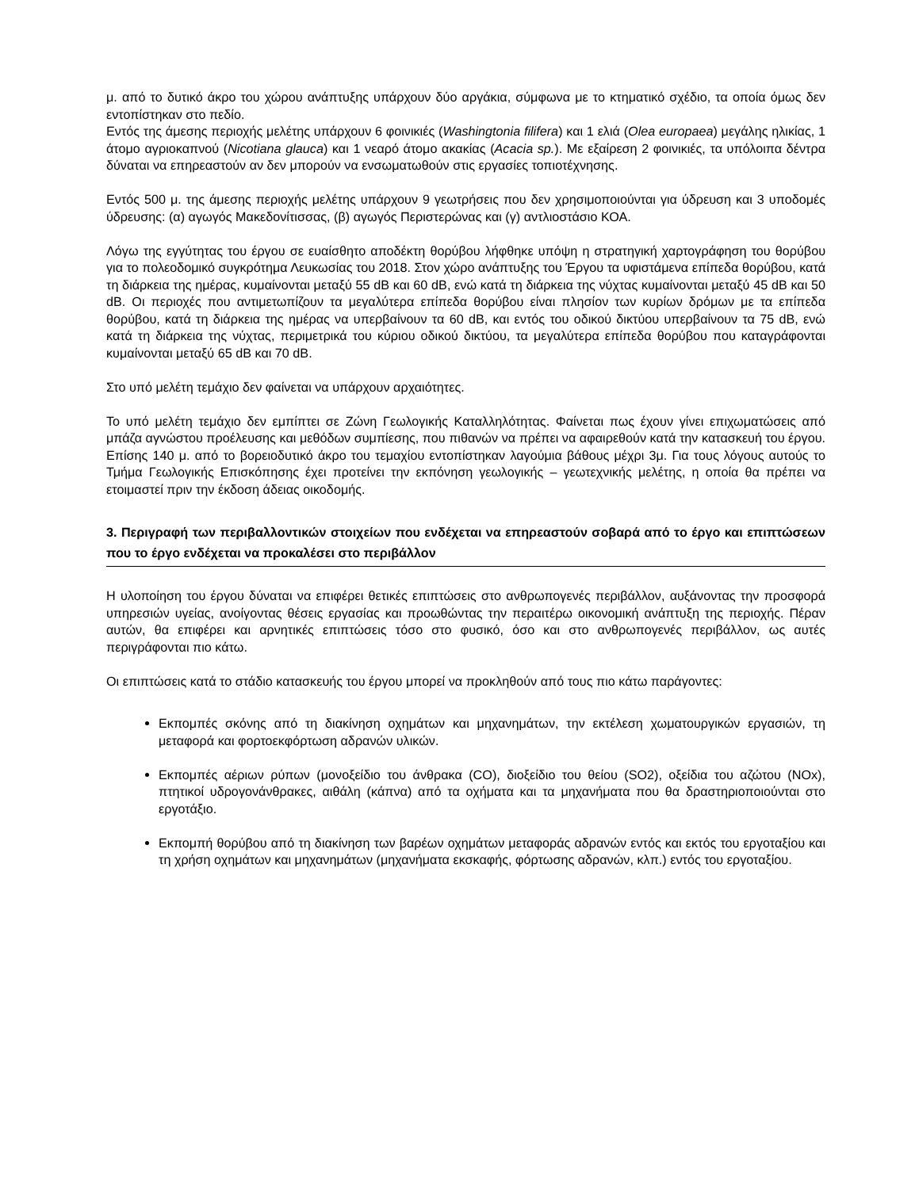μ. από το δυτικό άκρο του χώρου ανάπτυξης υπάρχουν δύο αργάκια, σύμφωνα με το κτηματικό σχέδιο, τα οποία όμως δεν εντοπίστηκαν στο πεδίο.
Εντός της άμεσης περιοχής μελέτης υπάρχουν 6 φοινικιές (Washingtonia filifera) και 1 ελιά (Olea europaea) μεγάλης ηλικίας, 1 άτομο αγριοκαπνού (Nicotiana glauca) και 1 νεαρό άτομο ακακίας (Acacia sp.). Με εξαίρεση 2 φοινικιές, τα υπόλοιπα δέντρα δύναται να επηρεαστούν αν δεν μπορούν να ενσωματωθούν στις εργασίες τοπιοτέχνησης.
Εντός 500 μ. της άμεσης περιοχής μελέτης υπάρχουν 9 γεωτρήσεις που δεν χρησιμοποιούνται για ύδρευση και 3 υποδομές ύδρευσης: (α) αγωγός Μακεδονίτισσας, (β) αγωγός Περιστερώνας και (γ) αντλιοστάσιο ΚΟΑ.
Λόγω της εγγύτητας του έργου σε ευαίσθητο αποδέκτη θορύβου λήφθηκε υπόψη η στρατηγική χαρτογράφηση του θορύβου για το πολεοδομικό συγκρότημα Λευκωσίας του 2018. Στον χώρο ανάπτυξης του Έργου τα υφιστάμενα επίπεδα θορύβου, κατά τη διάρκεια της ημέρας, κυμαίνονται μεταξύ 55 dB και 60 dB, ενώ κατά τη διάρκεια της νύχτας κυμαίνονται μεταξύ 45 dB και 50 dB. Οι περιοχές που αντιμετωπίζουν τα μεγαλύτερα επίπεδα θορύβου είναι πλησίον των κυρίων δρόμων με τα επίπεδα θορύβου, κατά τη διάρκεια της ημέρας να υπερβαίνουν τα 60 dB, και εντός του οδικού δικτύου υπερβαίνουν τα 75 dB, ενώ κατά τη διάρκεια της νύχτας, περιμετρικά του κύριου οδικού δικτύου, τα μεγαλύτερα επίπεδα θορύβου που καταγράφονται κυμαίνονται μεταξύ 65 dB και 70 dB.
Στο υπό μελέτη τεμάχιο δεν φαίνεται να υπάρχουν αρχαιότητες.
Το υπό μελέτη τεμάχιο δεν εμπίπτει σε Ζώνη Γεωλογικής Καταλληλότητας. Φαίνεται πως έχουν γίνει επιχωματώσεις από μπάζα αγνώστου προέλευσης και μεθόδων συμπίεσης, που πιθανών να πρέπει να αφαιρεθούν κατά την κατασκευή του έργου. Επίσης 140 μ. από το βορειοδυτικό άκρο του τεμαχίου εντοπίστηκαν λαγούμια βάθους μέχρι 3μ. Για τους λόγους αυτούς το Τμήμα Γεωλογικής Επισκόπησης έχει προτείνει την εκπόνηση γεωλογικής – γεωτεχνικής μελέτης, η οποία θα πρέπει να ετοιμαστεί πριν την έκδοση άδειας οικοδομής.
3. Περιγραφή των περιβαλλοντικών στοιχείων που ενδέχεται να επηρεαστούν σοβαρά από το έργο και επιπτώσεων που το έργο ενδέχεται να προκαλέσει στο περιβάλλον
Η υλοποίηση του έργου δύναται να επιφέρει θετικές επιπτώσεις στο ανθρωπογενές περιβάλλον, αυξάνοντας την προσφορά υπηρεσιών υγείας, ανοίγοντας θέσεις εργασίας και προωθώντας την περαιτέρω οικονομική ανάπτυξη της περιοχής. Πέραν αυτών, θα επιφέρει και αρνητικές επιπτώσεις τόσο στο φυσικό, όσο και στο ανθρωπογενές περιβάλλον, ως αυτές περιγράφονται πιο κάτω.
Οι επιπτώσεις κατά το στάδιο κατασκευής του έργου μπορεί να προκληθούν από τους πιο κάτω παράγοντες:
Εκπομπές σκόνης από τη διακίνηση οχημάτων και μηχανημάτων, την εκτέλεση χωματουργικών εργασιών, τη μεταφορά και φορτοεκφόρτωση αδρανών υλικών.
Εκπομπές αέριων ρύπων (μονοξείδιο του άνθρακα (CO), διοξείδιο του θείου (SO2), οξείδια του αζώτου (NOx), πτητικοί υδρογονάνθρακες, αιθάλη (κάπνα) από τα οχήματα και τα μηχανήματα που θα δραστηριοποιούνται στο εργοτάξιο.
Εκπομπή θορύβου από τη διακίνηση των βαρέων οχημάτων μεταφοράς αδρανών εντός και εκτός του εργοταξίου και τη χρήση οχημάτων και μηχανημάτων (μηχανήματα εκσκαφής, φόρτωσης αδρανών, κλπ.) εντός του εργοταξίου.